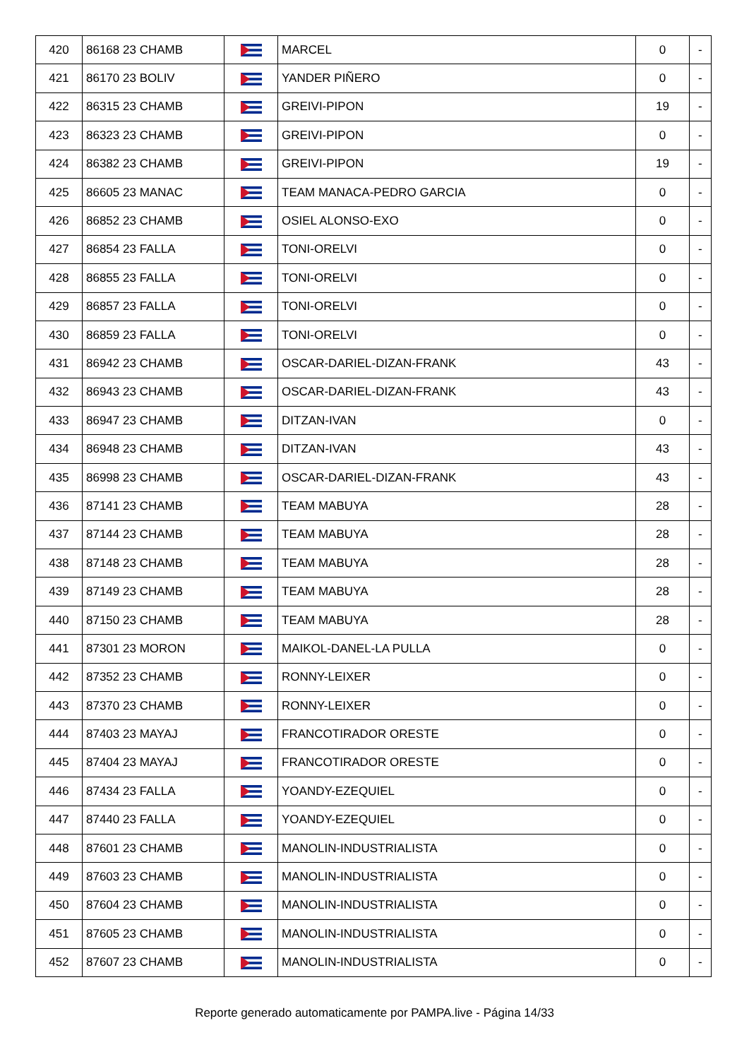| 420 | 86168 23 CHAMB | | MARCEL | 0 | - |
| 421 | 86170 23 BOLIV | | YANDER PIÑERO | 0 | - |
| 422 | 86315 23 CHAMB | | GREIVI-PIPON | 19 | - |
| 423 | 86323 23 CHAMB | | GREIVI-PIPON | 0 | - |
| 424 | 86382 23 CHAMB | | GREIVI-PIPON | 19 | - |
| 425 | 86605 23 MANAC | | TEAM MANACA-PEDRO GARCIA | 0 | - |
| 426 | 86852 23 CHAMB | | OSIEL ALONSO-EXO | 0 | - |
| 427 | 86854 23 FALLA | | TONI-ORELVI | 0 | - |
| 428 | 86855 23 FALLA | | TONI-ORELVI | 0 | - |
| 429 | 86857 23 FALLA | | TONI-ORELVI | 0 | - |
| 430 | 86859 23 FALLA | | TONI-ORELVI | 0 | - |
| 431 | 86942 23 CHAMB | | OSCAR-DARIEL-DIZAN-FRANK | 43 | - |
| 432 | 86943 23 CHAMB | | OSCAR-DARIEL-DIZAN-FRANK | 43 | - |
| 433 | 86947 23 CHAMB | | DITZAN-IVAN | 0 | - |
| 434 | 86948 23 CHAMB | | DITZAN-IVAN | 43 | - |
| 435 | 86998 23 CHAMB | | OSCAR-DARIEL-DIZAN-FRANK | 43 | - |
| 436 | 87141 23 CHAMB | | TEAM MABUYA | 28 | - |
| 437 | 87144 23 CHAMB | | TEAM MABUYA | 28 | - |
| 438 | 87148 23 CHAMB | | TEAM MABUYA | 28 | - |
| 439 | 87149 23 CHAMB | | TEAM MABUYA | 28 | - |
| 440 | 87150 23 CHAMB | | TEAM MABUYA | 28 | - |
| 441 | 87301 23 MORON | | MAIKOL-DANEL-LA PULLA | 0 | - |
| 442 | 87352 23 CHAMB | | RONNY-LEIXER | 0 | - |
| 443 | 87370 23 CHAMB | | RONNY-LEIXER | 0 | - |
| 444 | 87403 23 MAYAJ | | FRANCOTIRADOR ORESTE | 0 | - |
| 445 | 87404 23 MAYAJ | | FRANCOTIRADOR ORESTE | 0 | - |
| 446 | 87434 23 FALLA | | YOANDY-EZEQUIEL | 0 | - |
| 447 | 87440 23 FALLA | | YOANDY-EZEQUIEL | 0 | - |
| 448 | 87601 23 CHAMB | | MANOLIN-INDUSTRIALISTA | 0 | - |
| 449 | 87603 23 CHAMB | | MANOLIN-INDUSTRIALISTA | 0 | - |
| 450 | 87604 23 CHAMB | | MANOLIN-INDUSTRIALISTA | 0 | - |
| 451 | 87605 23 CHAMB | | MANOLIN-INDUSTRIALISTA | 0 | - |
| 452 | 87607 23 CHAMB | | MANOLIN-INDUSTRIALISTA | 0 | - |
Reporte generado automaticamente por PAMPA.live - Página 14/33